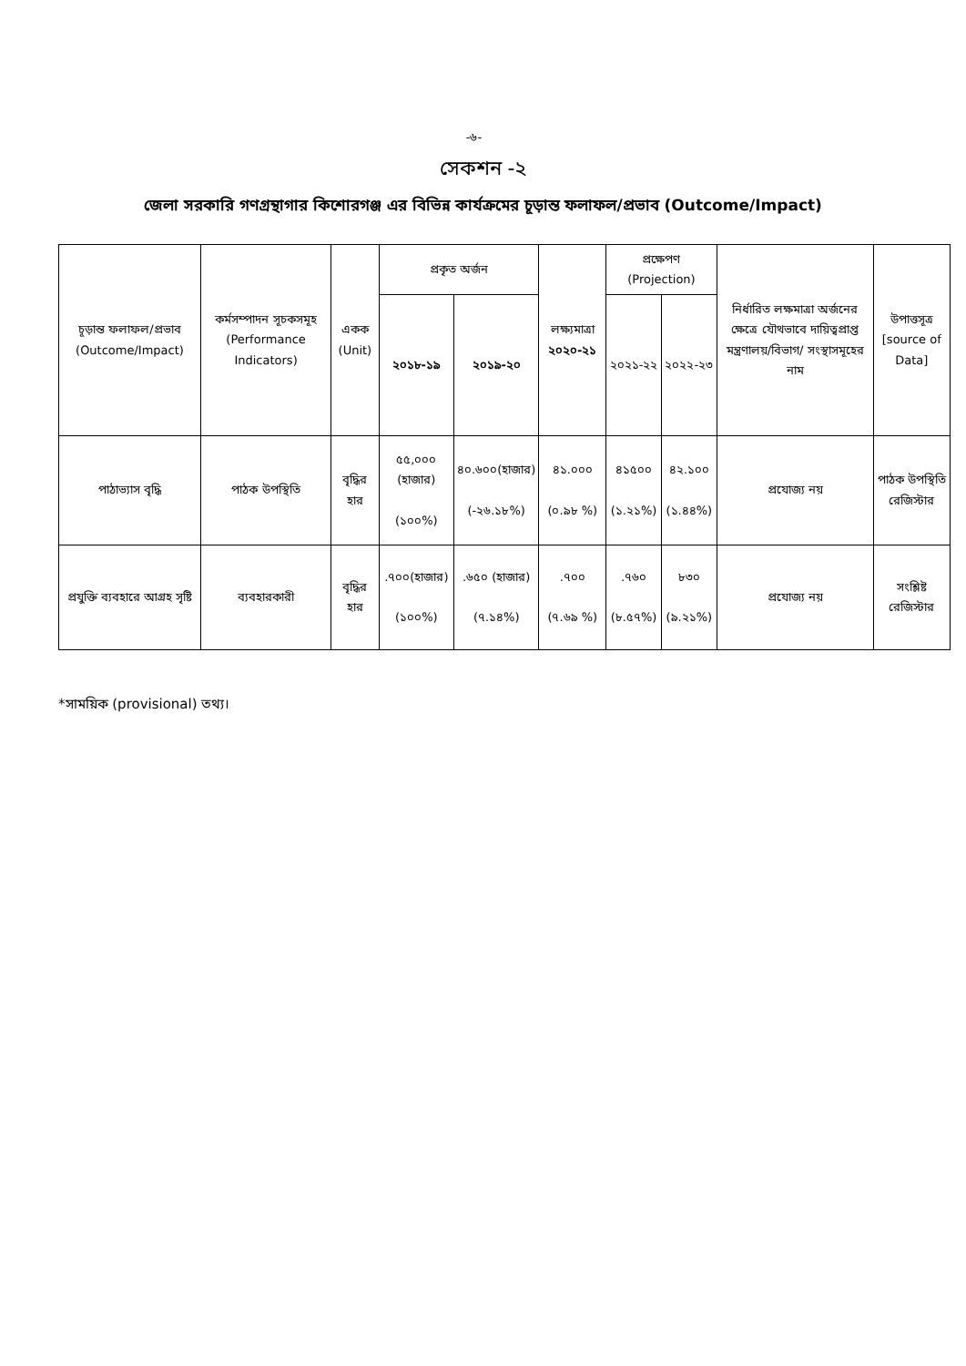-৬-
সেকশন -২
জেলা সরকারি গণগ্রন্থাগার কিশোরগঞ্জ এর বিভিন্ন কার্যক্রমের চূড়ান্ত ফলাফল/প্রভাব (Outcome/Impact)
| চূড়ান্ত ফলাফল/প্রভাব (Outcome/Impact) | কর্মসম্পাদন সূচকসমূহ (Performance Indicators) | একক (Unit) | প্রকৃত অর্জন | | লক্ষ্যমাত্রা ২০২০-২১ | প্রক্ষেপণ (Projection) | | নির্ধারিত লক্ষমাত্রা অর্জনের ক্ষেত্রে যৌথভাবে দায়িত্বপ্রাপ্ত মন্ত্রণালয়/বিভাগ/ সংস্থাসমূহের নাম | উপাত্তসূত্র [source of Data] |
| --- | --- | --- | --- | --- | --- | --- | --- | --- | --- |
| | | | ২০১৮-১৯ | ২০১৯-২০ | | ২০২১-২২ | ২০২২-২৩ | | |
| পাঠাভ্যাস বৃদ্ধি | পাঠক উপস্থিতি | বৃদ্ধির হার | ৫৫,০০০ (হাজার) (১০০%) | ৪০.৬০০(হাজার) (-২৬.১৮%) | ৪১.০০০ (০.৯৮ %) | ৪১৫০০ (১.২১%) | ৪২.১০০ (১.৪৪%) | প্রযোজ্য নয় | পাঠক উপস্থিতি রেজিস্টার |
| প্রযুক্তি ব্যবহারে আগ্রহ সৃষ্টি | ব্যবহারকারী | বৃদ্ধির হার | .৭০০(হাজার) (১০০%) | .৬৫০ (হাজার) (৭.১৪%) | .৭০০ (৭.৬৯ %) | .৭৬০ (৮.৫৭%) | ৮৩০ (৯.২১%) | প্রযোজ্য নয় | সংশ্লিষ্ট রেজিস্টার |
*সাময়িক (provisional) তথ্য।